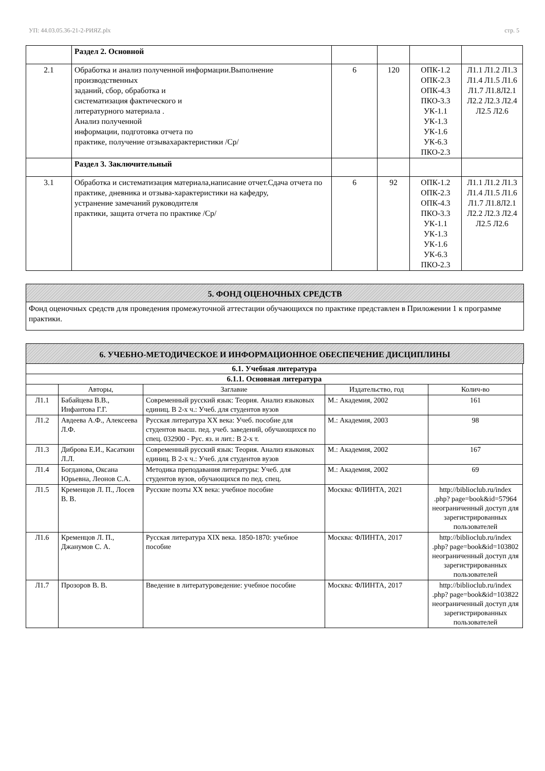УП: 44.03.05.36-21-2-РИЯZ.plx стр. 5
| | Раздел 2. Основной | | | | |
| 2.1 | Обработка и анализ полученной информации.Выполнение производственных заданий, сбор, обработка и систематизация фактического и литературного материала . Анализ полученной информации, подготовка отчета по практике, получение отзывахарактеристики /Ср/ | 6 | 120 | ОПК-1.2 ОПК-2.3 ОПК-4.3 ПКО-3.3 УК-1.1 УК-1.3 УК-1.6 УК-6.3 ПКО-2.3 | Л1.1 Л1.2 Л1.3 Л1.4 Л1.5 Л1.6 Л1.7 Л1.8Л2.1 Л2.2 Л2.3 Л2.4 Л2.5 Л2.6 |
| | Раздел 3. Заключительный | | | | |
| 3.1 | Обработка и систематизация материала,написание отчет.Сдача отчета по практике, дневника и отзыва-характеристики на кафедру, устранение замечаний руководителя практики, защита отчета по практике /Ср/ | 6 | 92 | ОПК-1.2 ОПК-2.3 ОПК-4.3 ПКО-3.3 УК-1.1 УК-1.3 УК-1.6 УК-6.3 ПКО-2.3 | Л1.1 Л1.2 Л1.3 Л1.4 Л1.5 Л1.6 Л1.7 Л1.8Л2.1 Л2.2 Л2.3 Л2.4 Л2.5 Л2.6 |
5. ФОНД ОЦЕНОЧНЫХ СРЕДСТВ
Фонд оценочных средств для проведения промежуточной аттестации обучающихся по практике представлен в Приложении 1 к программе практики.
6. УЧЕБНО-МЕТОДИЧЕСКОЕ И ИНФОРМАЦИОННОЕ ОБЕСПЕЧЕНИЕ ДИСЦИПЛИНЫ
| 6.1. Учебная литература | | | | |
| --- | --- | --- | --- | --- |
| 6.1.1. Основная литература | | | | |
| | Авторы, | Заглавие | Издательство, год | Колич-во |
| Л1.1 | Бабайцева В.В., Инфантова Г.Г. | Современный русский язык: Теория. Анализ языковых единиц. В 2-х ч.: Учеб. для студентов вузов | М.: Академия, 2002 | 161 |
| Л1.2 | Авдеева А.Ф., Алексеева Л.Ф. | Русская литература XX века: Учеб. пособие для студентов высш. пед. учеб. заведений, обучающихся по спец. 032900 - Рус. яз. и лит.: В 2-х т. | М.: Академия, 2003 | 98 |
| Л1.3 | Диброва Е.И., Касаткин Л.Л. | Современный русский язык: Теория. Анализ языковых единиц. В 2-х ч.: Учеб. для студентов вузов | М.: Академия, 2002 | 167 |
| Л1.4 | Богданова, Оксана Юрьевна, Леонов С.А. | Методика преподавания литературы: Учеб. для студентов вузов, обучающихся по пед. спец. | М.: Академия, 2002 | 69 |
| Л1.5 | Кременцов Л. П., Лосев В. В. | Русские поэты XX века: учебное пособие | Москва: ФЛИНТА, 2021 | http://biblioclub.ru/index .php? page=book&id=57964 неограниченный доступ для зарегистрированных пользователей |
| Л1.6 | Кременцов Л. П., Джанумов С. А. | Русская литература XIX века. 1850-1870: учебное пособие | Москва: ФЛИНТА, 2017 | http://biblioclub.ru/index .php? page=book&id=103802 неограниченный доступ для зарегистрированных пользователей |
| Л1.7 | Прозоров В. В. | Введение в литературоведение: учебное пособие | Москва: ФЛИНТА, 2017 | http://biblioclub.ru/index .php? page=book&id=103822 неограниченный доступ для зарегистрированных пользователей |